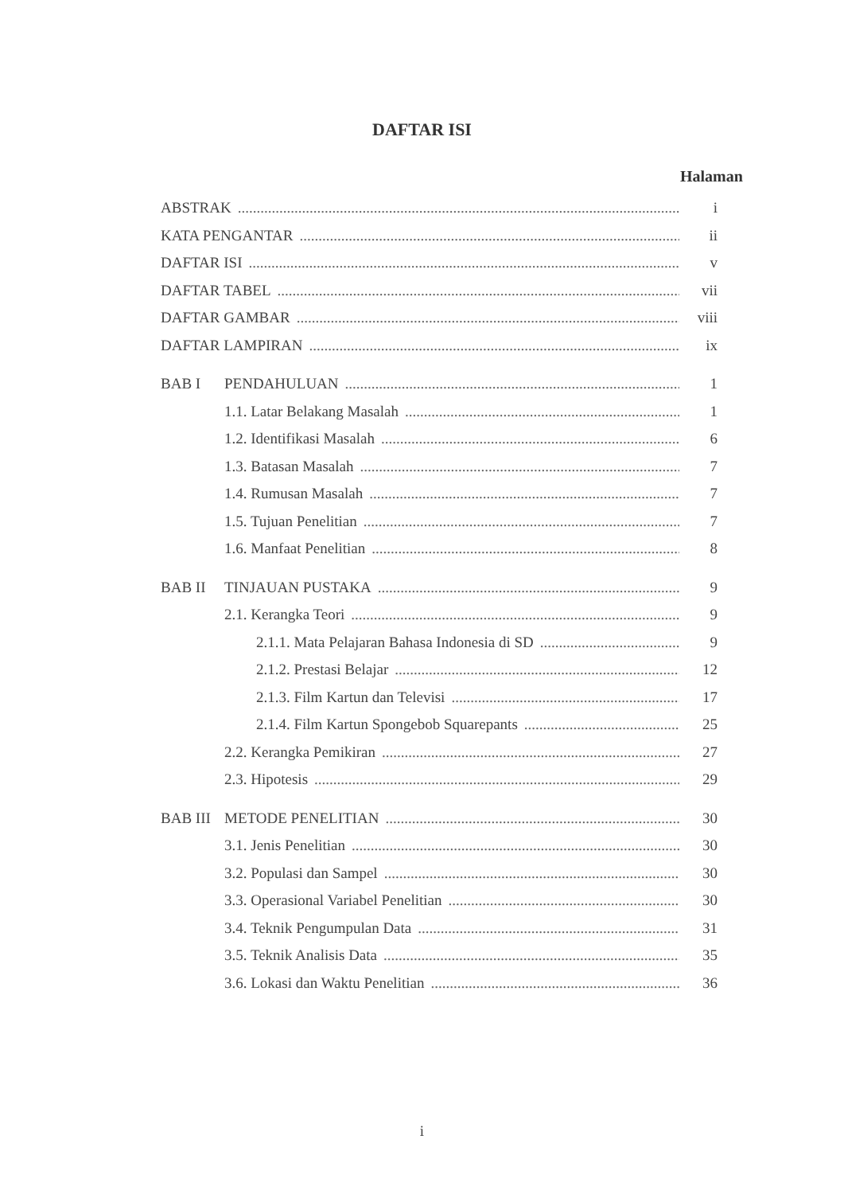DAFTAR ISI
Halaman
ABSTRAK i
KATA PENGANTAR ii
DAFTAR ISI v
DAFTAR TABEL vii
DAFTAR GAMBAR viii
DAFTAR LAMPIRAN ix
BAB I PENDAHULUAN 1
1.1. Latar Belakang Masalah 1
1.2. Identifikasi Masalah 6
1.3. Batasan Masalah 7
1.4. Rumusan Masalah 7
1.5. Tujuan Penelitian 7
1.6. Manfaat Penelitian 8
BAB II TINJAUAN PUSTAKA 9
2.1. Kerangka Teori 9
2.1.1. Mata Pelajaran Bahasa Indonesia di SD 9
2.1.2. Prestasi Belajar 12
2.1.3. Film Kartun dan Televisi 17
2.1.4. Film Kartun Spongebob Squarepants 25
2.2. Kerangka Pemikiran 27
2.3. Hipotesis 29
BAB III METODE PENELITIAN 30
3.1. Jenis Penelitian 30
3.2. Populasi dan Sampel 30
3.3. Operasional Variabel Penelitian 30
3.4. Teknik Pengumpulan Data 31
3.5. Teknik Analisis Data 35
3.6. Lokasi dan Waktu Penelitian 36
i